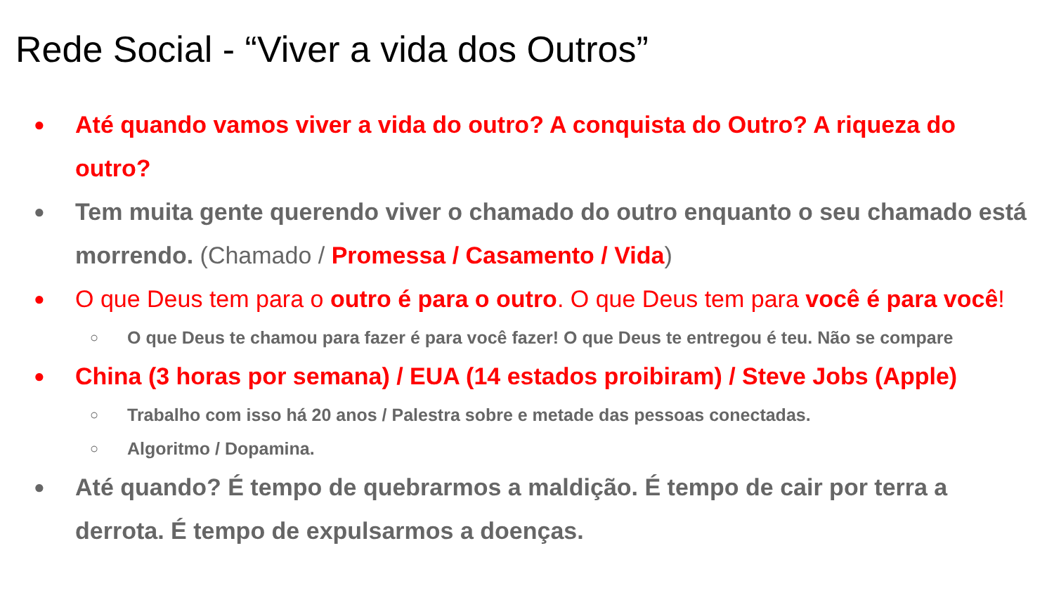Rede Social - “Viver a vida dos Outros”
●
Até quando vamos viver a vida do outro? A conquista do Outro? A riqueza do outro?
●
Tem muita gente querendo viver o chamado do outro enquanto o seu chamado está morrendo. (Chamado / Promessa / Casamento / Vida)
●
O que Deus tem para o outro é para o outro. O que Deus tem para você é para você!
○
O que Deus te chamou para fazer é para você fazer! O que Deus te entregou é teu. Não se compare
●
China (3 horas por semana) / EUA (14 estados proibiram) / Steve Jobs (Apple)
○
Trabalho com isso há 20 anos / Palestra sobre e metade das pessoas conectadas.
○
Algoritmo / Dopamina.
●
Até quando? É tempo de quebrarmos a maldição. É tempo de cair por terra a derrota. É tempo de expulsarmos a doenças.